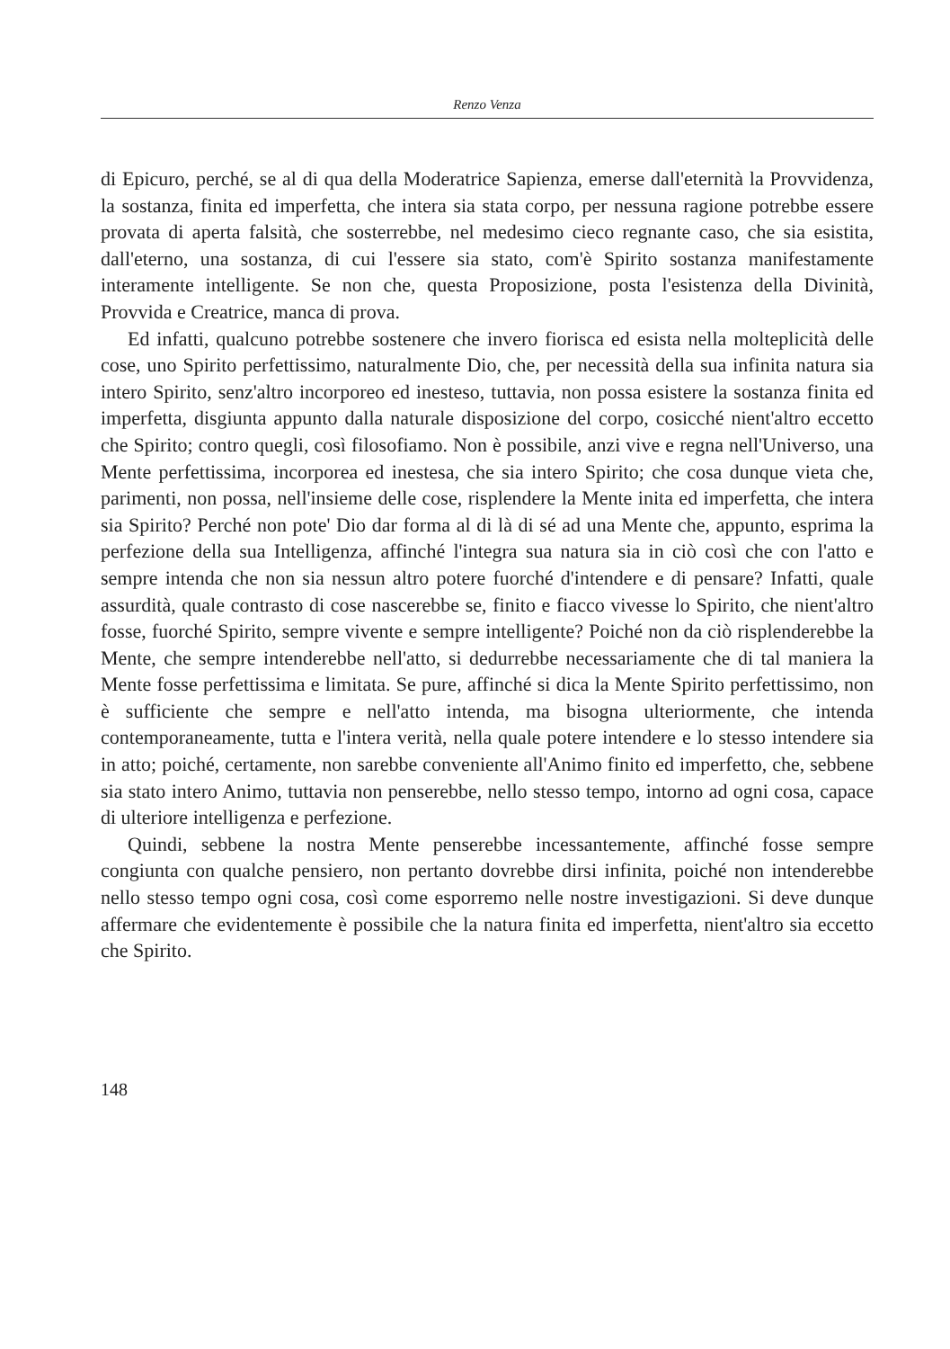Renzo Venza
di Epicuro, perché, se al di qua della Moderatrice Sapienza, emerse dall'eternità la Provvidenza, la sostanza, finita ed imperfetta, che intera sia stata corpo, per nessuna ragione potrebbe essere provata di aperta falsità, che sosterrebbe, nel medesimo cieco regnante caso, che sia esistita, dall'eterno, una sostanza, di cui l'essere sia stato, com'è Spirito sostanza manifestamente interamente intelligente. Se non che, questa Proposizione, posta l'esistenza della Divinità, Provvida e Creatrice, manca di prova.
Ed infatti, qualcuno potrebbe sostenere che invero fiorisca ed esista nella molteplicità delle cose, uno Spirito perfettissimo, naturalmente Dio, che, per necessità della sua infinita natura sia intero Spirito, senz'altro incorporeo ed inesteso, tuttavia, non possa esistere la sostanza finita ed imperfetta, disgiunta appunto dalla naturale disposizione del corpo, cosicché nient'altro eccetto che Spirito; contro quegli, così filosofiamo. Non è possibile, anzi vive e regna nell'Universo, una Mente perfettissima, incorporea ed inestesa, che sia intero Spirito; che cosa dunque vieta che, parimenti, non possa, nell'insieme delle cose, risplendere la Mente inita ed imperfetta, che intera sia Spirito? Perché non pote' Dio dar forma al di là di sé ad una Mente che, appunto, esprima la perfezione della sua Intelligenza, affinché l'integra sua natura sia in ciò così che con l'atto e sempre intenda che non sia nessun altro potere fuorché d'intendere e di pensare? Infatti, quale assurdità, quale contrasto di cose nascerebbe se, finito e fiacco vivesse lo Spirito, che nient'altro fosse, fuorché Spirito, sempre vivente e sempre intelligente? Poiché non da ciò risplenderebbe la Mente, che sempre intenderebbe nell'atto, si dedurrebbe necessariamente che di tal maniera la Mente fosse perfettissima e limitata. Se pure, affinché si dica la Mente Spirito perfettissimo, non è sufficiente che sempre e nell'atto intenda, ma bisogna ulteriormente, che intenda contemporaneamente, tutta e l'intera verità, nella quale potere intendere e lo stesso intendere sia in atto; poiché, certamente, non sarebbe conveniente all'Animo finito ed imperfetto, che, sebbene sia stato intero Animo, tuttavia non penserebbe, nello stesso tempo, intorno ad ogni cosa, capace di ulteriore intelligenza e perfezione.
Quindi, sebbene la nostra Mente penserebbe incessantemente, affinché fosse sempre congiunta con qualche pensiero, non pertanto dovrebbe dirsi infinita, poiché non intenderebbe nello stesso tempo ogni cosa, così come esporremo nelle nostre investigazioni. Si deve dunque affermare che evidentemente è possibile che la natura finita ed imperfetta, nient'altro sia eccetto che Spirito.
148